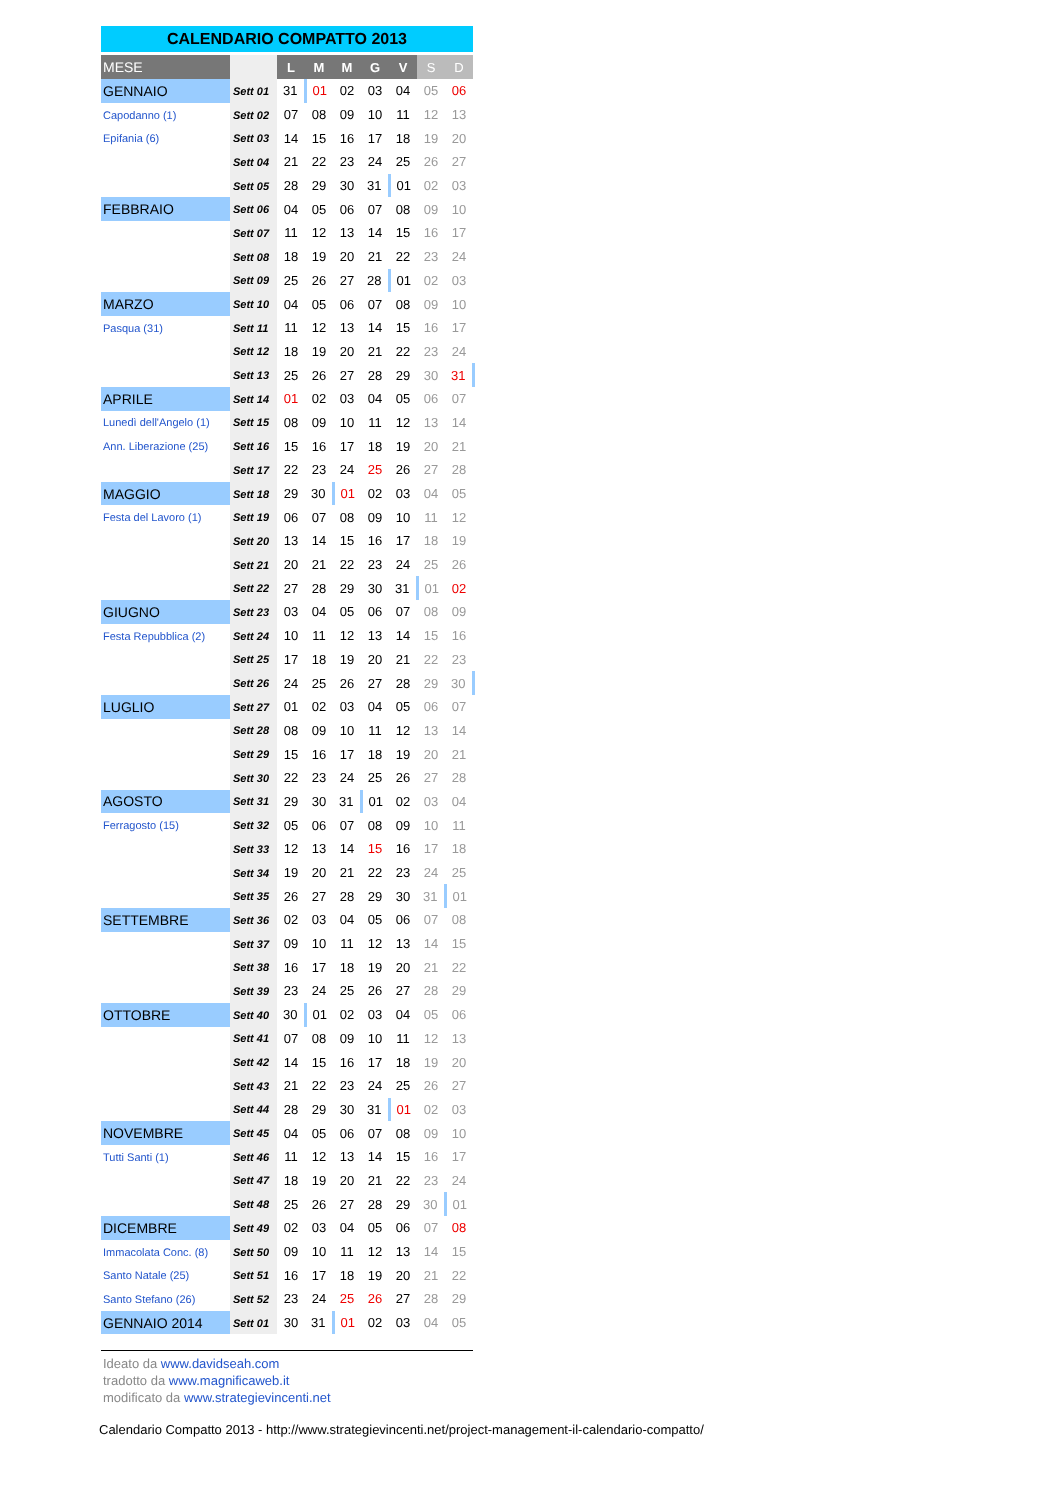CALENDARIO COMPATTO 2013
| MESE | | L | M | M | G | V | S | D |
| --- | --- | --- | --- | --- | --- | --- | --- | --- |
| GENNAIO | Sett 01 | 31 | 01 | 02 | 03 | 04 | 05 | 06 |
| Capodanno (1) | Sett 02 | 07 | 08 | 09 | 10 | 11 | 12 | 13 |
| Epifania (6) | Sett 03 | 14 | 15 | 16 | 17 | 18 | 19 | 20 |
| | Sett 04 | 21 | 22 | 23 | 24 | 25 | 26 | 27 |
| | Sett 05 | 28 | 29 | 30 | 31 | 01 | 02 | 03 |
| FEBBRAIO | Sett 06 | 04 | 05 | 06 | 07 | 08 | 09 | 10 |
| | Sett 07 | 11 | 12 | 13 | 14 | 15 | 16 | 17 |
| | Sett 08 | 18 | 19 | 20 | 21 | 22 | 23 | 24 |
| | Sett 09 | 25 | 26 | 27 | 28 | 01 | 02 | 03 |
| MARZO | Sett 10 | 04 | 05 | 06 | 07 | 08 | 09 | 10 |
| Pasqua (31) | Sett 11 | 11 | 12 | 13 | 14 | 15 | 16 | 17 |
| | Sett 12 | 18 | 19 | 20 | 21 | 22 | 23 | 24 |
| | Sett 13 | 25 | 26 | 27 | 28 | 29 | 30 | 31 |
| APRILE | Sett 14 | 01 | 02 | 03 | 04 | 05 | 06 | 07 |
| Lunedì dell'Angelo (1) | Sett 15 | 08 | 09 | 10 | 11 | 12 | 13 | 14 |
| Ann. Liberazione (25) | Sett 16 | 15 | 16 | 17 | 18 | 19 | 20 | 21 |
| | Sett 17 | 22 | 23 | 24 | 25 | 26 | 27 | 28 |
| MAGGIO | Sett 18 | 29 | 30 | 01 | 02 | 03 | 04 | 05 |
| Festa del Lavoro (1) | Sett 19 | 06 | 07 | 08 | 09 | 10 | 11 | 12 |
| | Sett 20 | 13 | 14 | 15 | 16 | 17 | 18 | 19 |
| | Sett 21 | 20 | 21 | 22 | 23 | 24 | 25 | 26 |
| | Sett 22 | 27 | 28 | 29 | 30 | 31 | 01 | 02 |
| GIUGNO | Sett 23 | 03 | 04 | 05 | 06 | 07 | 08 | 09 |
| Festa Repubblica (2) | Sett 24 | 10 | 11 | 12 | 13 | 14 | 15 | 16 |
| | Sett 25 | 17 | 18 | 19 | 20 | 21 | 22 | 23 |
| | Sett 26 | 24 | 25 | 26 | 27 | 28 | 29 | 30 |
| LUGLIO | Sett 27 | 01 | 02 | 03 | 04 | 05 | 06 | 07 |
| | Sett 28 | 08 | 09 | 10 | 11 | 12 | 13 | 14 |
| | Sett 29 | 15 | 16 | 17 | 18 | 19 | 20 | 21 |
| | Sett 30 | 22 | 23 | 24 | 25 | 26 | 27 | 28 |
| AGOSTO | Sett 31 | 29 | 30 | 31 | 01 | 02 | 03 | 04 |
| Ferragosto (15) | Sett 32 | 05 | 06 | 07 | 08 | 09 | 10 | 11 |
| | Sett 33 | 12 | 13 | 14 | 15 | 16 | 17 | 18 |
| | Sett 34 | 19 | 20 | 21 | 22 | 23 | 24 | 25 |
| | Sett 35 | 26 | 27 | 28 | 29 | 30 | 31 | 01 |
| SETTEMBRE | Sett 36 | 02 | 03 | 04 | 05 | 06 | 07 | 08 |
| | Sett 37 | 09 | 10 | 11 | 12 | 13 | 14 | 15 |
| | Sett 38 | 16 | 17 | 18 | 19 | 20 | 21 | 22 |
| | Sett 39 | 23 | 24 | 25 | 26 | 27 | 28 | 29 |
| OTTOBRE | Sett 40 | 30 | 01 | 02 | 03 | 04 | 05 | 06 |
| | Sett 41 | 07 | 08 | 09 | 10 | 11 | 12 | 13 |
| | Sett 42 | 14 | 15 | 16 | 17 | 18 | 19 | 20 |
| | Sett 43 | 21 | 22 | 23 | 24 | 25 | 26 | 27 |
| | Sett 44 | 28 | 29 | 30 | 31 | 01 | 02 | 03 |
| NOVEMBRE | Sett 45 | 04 | 05 | 06 | 07 | 08 | 09 | 10 |
| Tutti Santi (1) | Sett 46 | 11 | 12 | 13 | 14 | 15 | 16 | 17 |
| | Sett 47 | 18 | 19 | 20 | 21 | 22 | 23 | 24 |
| | Sett 48 | 25 | 26 | 27 | 28 | 29 | 30 | 01 |
| DICEMBRE | Sett 49 | 02 | 03 | 04 | 05 | 06 | 07 | 08 |
| Immacolata Conc. (8) | Sett 50 | 09 | 10 | 11 | 12 | 13 | 14 | 15 |
| Santo Natale (25) | Sett 51 | 16 | 17 | 18 | 19 | 20 | 21 | 22 |
| Santo Stefano (26) | Sett 52 | 23 | 24 | 25 | 26 | 27 | 28 | 29 |
| GENNAIO 2014 | Sett 01 | 30 | 31 | 01 | 02 | 03 | 04 | 05 |
Ideato da www.davidseah.com
tradotto da www.magnificaweb.it
modificato da www.strategievincenti.net
Calendario Compatto 2013 - http://www.strategievincenti.net/project-management-il-calendario-compatto/